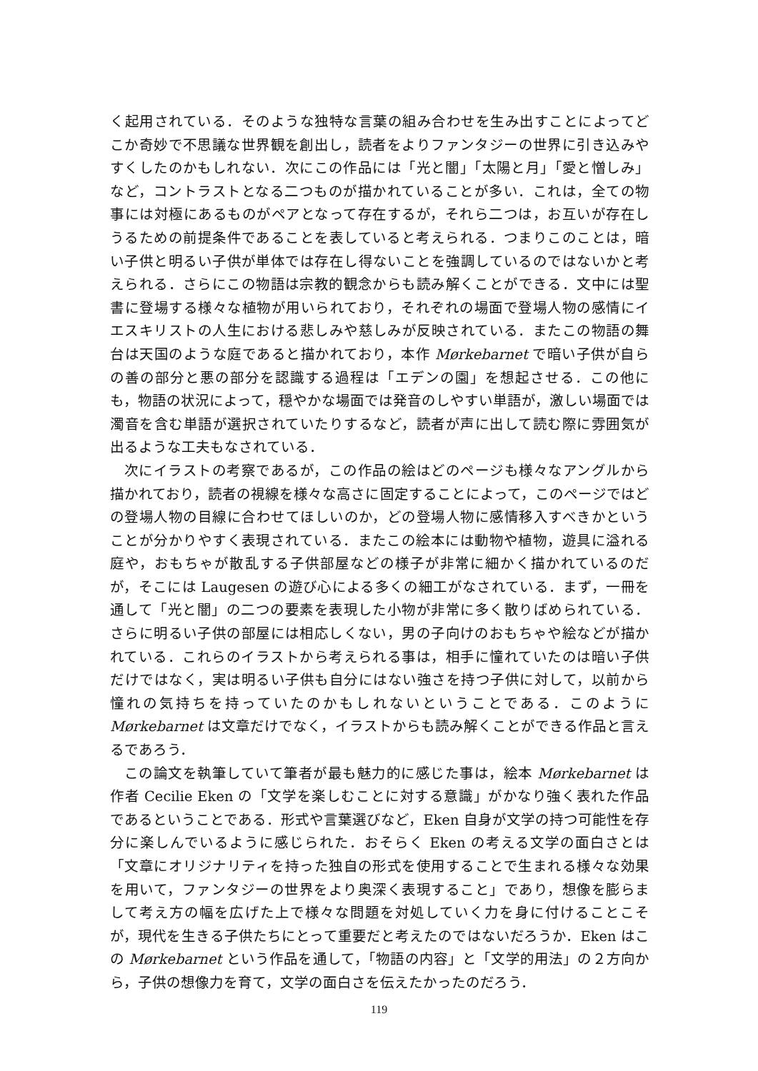く起用されている．そのような独特な言葉の組み合わせを生み出すことによってどこか奇妙で不思議な世界観を創出し，読者をよりファンタジーの世界に引き込みやすくしたのかもしれない．次にこの作品には「光と闇」「太陽と月」「愛と憎しみ」など，コントラストとなる二つものが描かれていることが多い．これは，全ての物事には対極にあるものがペアとなって存在するが，それら二つは，お互いが存在しうるための前提条件であることを表していると考えられる．つまりこのことは，暗い子供と明るい子供が単体では存在し得ないことを強調しているのではないかと考えられる．さらにこの物語は宗教的観念からも読み解くことができる．文中には聖書に登場する様々な植物が用いられており，それぞれの場面で登場人物の感情にイエスキリストの人生における悲しみや慈しみが反映されている．またこの物語の舞台は天国のような庭であると描かれており，本作 Mørkebarnet で暗い子供が自らの善の部分と悪の部分を認識する過程は「エデンの園」を想起させる．この他にも，物語の状況によって，穏やかな場面では発音のしやすい単語が，激しい場面では濁音を含む単語が選択されていたりするなど，読者が声に出して読む際に雰囲気が出るような工夫もなされている．
次にイラストの考察であるが，この作品の絵はどのページも様々なアングルから描かれており，読者の視線を様々な高さに固定することによって，このページではどの登場人物の目線に合わせてほしいのか，どの登場人物に感情移入すべきかということが分かりやすく表現されている．またこの絵本には動物や植物，遊具に溢れる庭や，おもちゃが散乱する子供部屋などの様子が非常に細かく描かれているのだが，そこには Laugesen の遊び心による多くの細工がなされている．まず，一冊を通して「光と闇」の二つの要素を表現した小物が非常に多く散りばめられている．さらに明るい子供の部屋には相応しくない，男の子向けのおもちゃや絵などが描かれている．これらのイラストから考えられる事は，相手に憧れていたのは暗い子供だけではなく，実は明るい子供も自分にはない強さを持つ子供に対して，以前から憧れの気持ちを持っていたのかもしれないということである．このように Mørkebarnet は文章だけでなく，イラストからも読み解くことができる作品と言えるであろう．
この論文を執筆していて筆者が最も魅力的に感じた事は，絵本 Mørkebarnet は作者 Cecilie Eken の「文学を楽しむことに対する意識」がかなり強く表れた作品であるということである．形式や言葉選びなど，Eken 自身が文学の持つ可能性を存分に楽しんでいるように感じられた．おそらく Eken の考える文学の面白さとは「文章にオリジナリティを持った独自の形式を使用することで生まれる様々な効果を用いて，ファンタジーの世界をより奥深く表現すること」であり，想像を膨らまして考え方の幅を広げた上で様々な問題を対処していく力を身に付けることこそが，現代を生きる子供たちにとって重要だと考えたのではないだろうか．Eken はこの Mørkebarnet という作品を通して，「物語の内容」と「文学的用法」の２方向から，子供の想像力を育て，文学の面白さを伝えたかったのだろう．
119